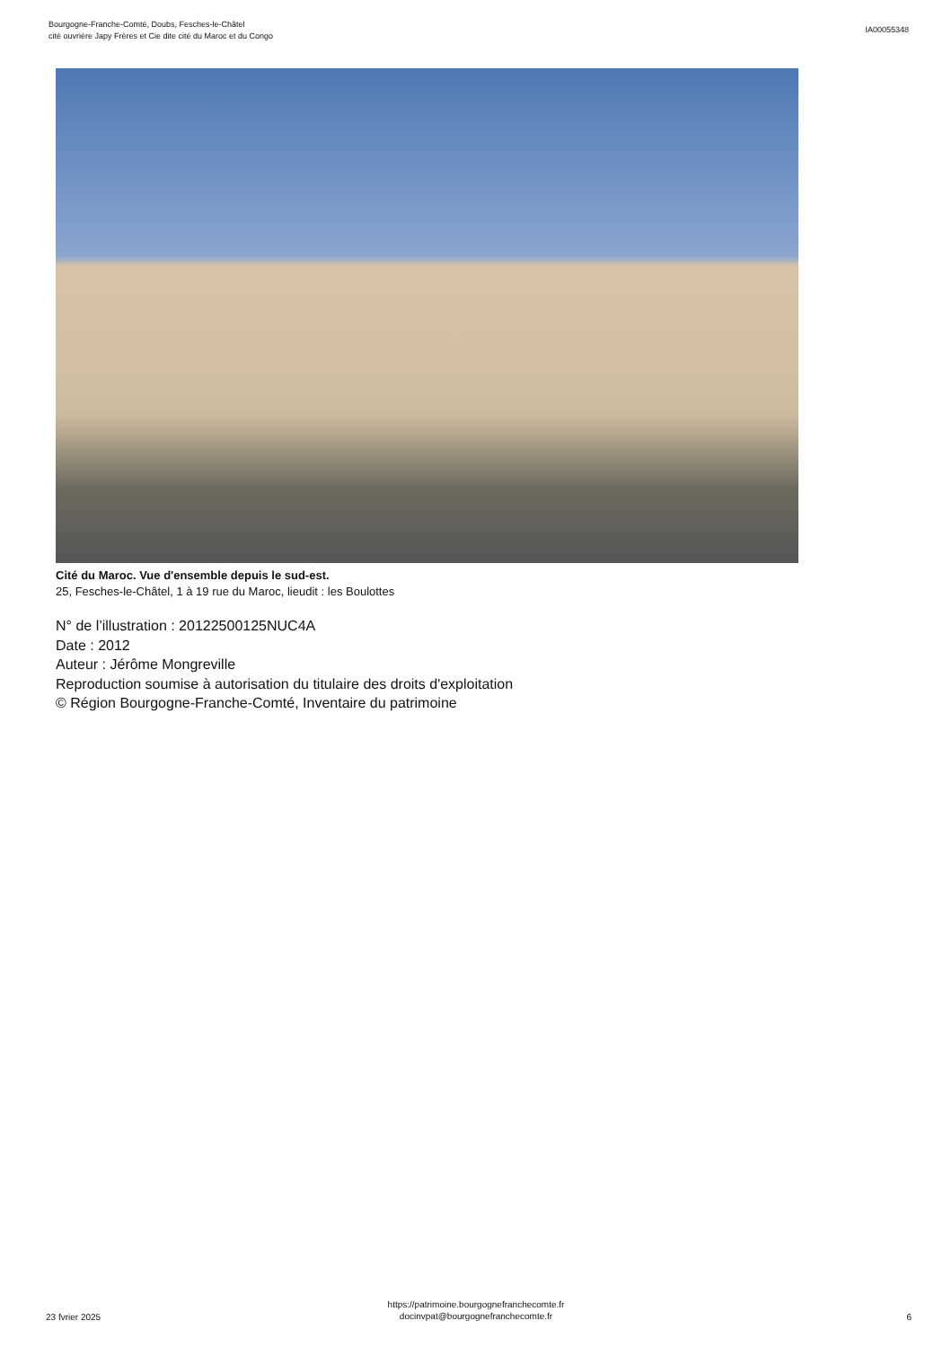Bourgogne-Franche-Comté, Doubs, Fesches-le-Châtel
cité ouvrière Japy Frères et Cie dite cité du Maroc et du Congo
IA00055348
Cité du Maroc. Vue d'ensemble depuis le sud-est.
25, Fesches-le-Châtel, 1 à 19 rue du Maroc, lieudit : les Boulottes
N° de l’illustration : 20122500125NUC4A
Date : 2012
Auteur : Jérôme Mongreville
Reproduction soumise à autorisation du titulaire des droits d'exploitation
© Région Bourgogne-Franche-Comté, Inventaire du patrimoine
23 fvrier 2025
https://patrimoine.bourgognefranchecomte.fr
docinvpat@bourgognefranchecomte.fr
6